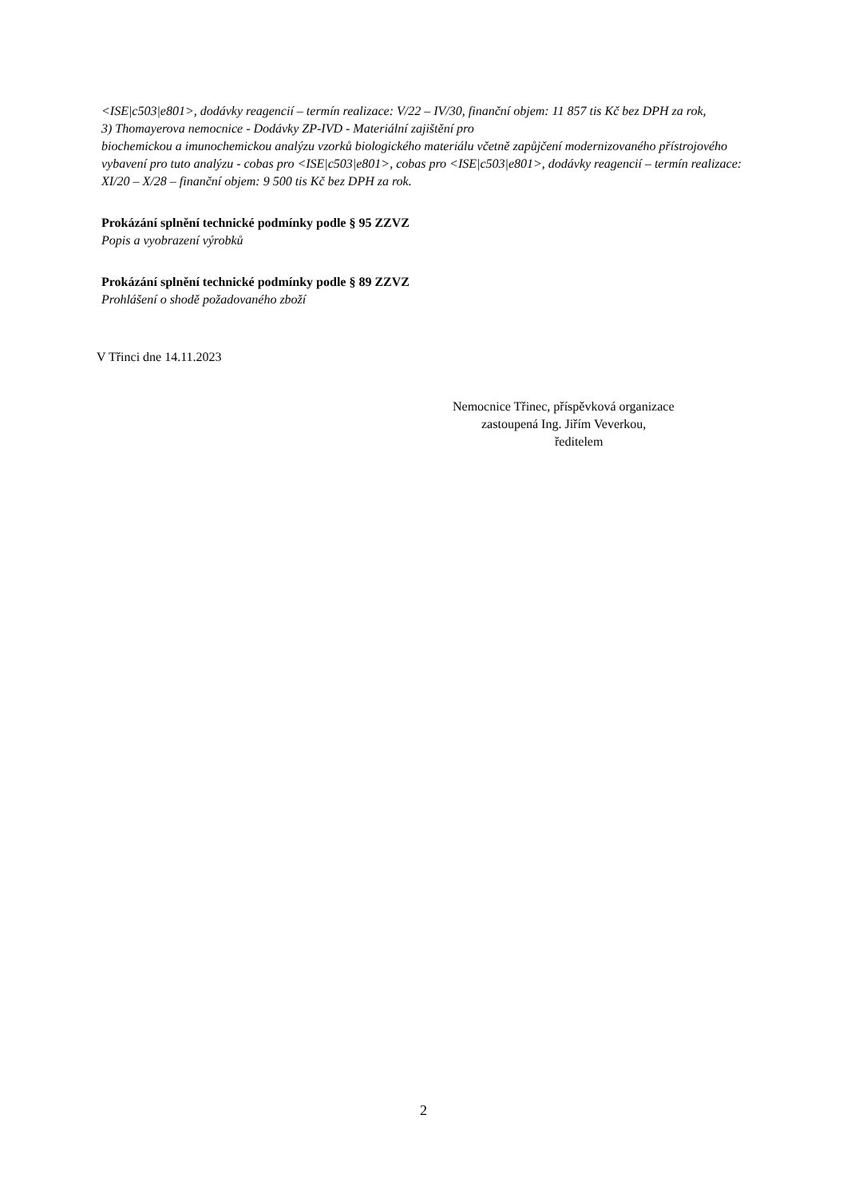<ISE|c503|e801>, dodávky reagencií – termín realizace: V/22 – IV/30, finanční objem: 11 857 tis Kč bez DPH za rok,
3) Thomayerova nemocnice - Dodávky ZP-IVD - Materiální zajištění pro
biochemickou a imunochemickou analýzu vzorků biologického materiálu včetně zapůjčení modernizovaného přístrojového vybavení pro tuto analýzu - cobas pro <ISE|c503|e801>, cobas pro <ISE|c503|e801>, dodávky reagencií – termín realizace: XI/20 – X/28 – finanční objem: 9 500 tis Kč bez DPH za rok.
Prokázání splnění technické podmínky podle § 95 ZZVZ
Popis a vyobrazení výrobků
Prokázání splnění technické podmínky podle § 89 ZZVZ
Prohlášení o shodě požadovaného zboží
V Třinci dne 14.11.2023
Nemocnice Třinec, příspěvková organizace
zastoupená Ing. Jiřím Veverkou,
ředitelem
2